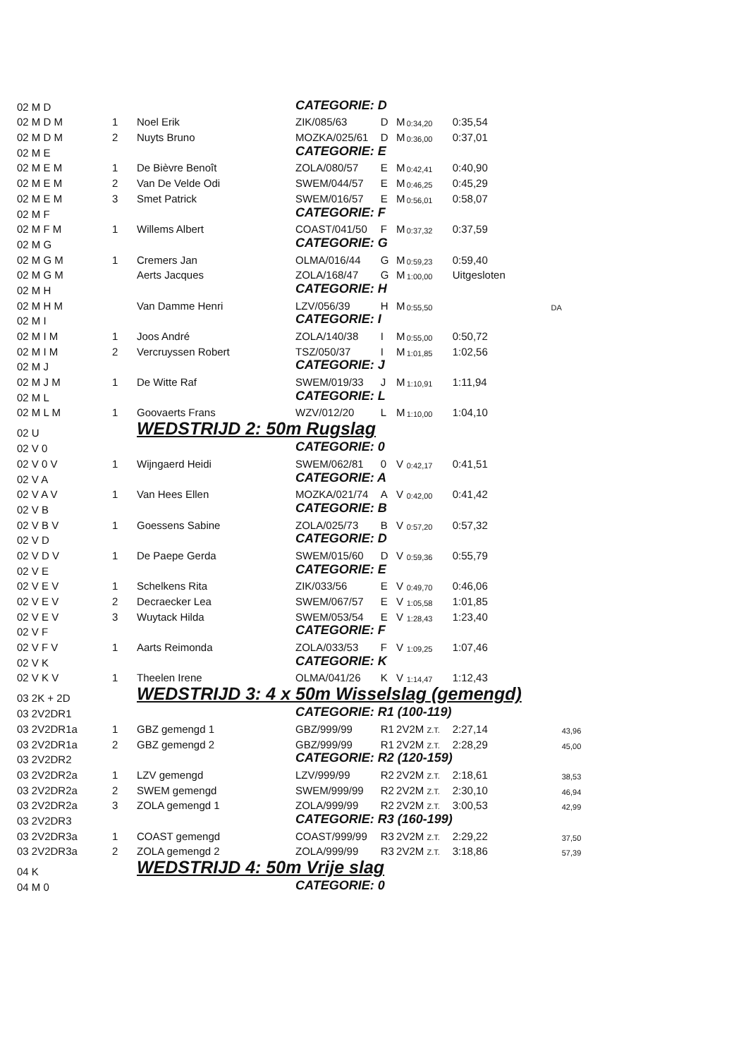| 02 M D | | | CATEGORIE: D | | | | | |
| 02 M D M | 1 | Noel Erik | ZIK/085/63 | D | M | 0:34,20 | 0:35,54 | |
| 02 M D M | 2 | Nuyts Bruno | MOZKA/025/61 | D | M | 0:36,00 | 0:37,01 | |
| 02 M E | | | CATEGORIE: E | | | | | |
| 02 M E M | 1 | De Bièvre Benoît | ZOLA/080/57 | E | M | 0:42,41 | 0:40,90 | |
| 02 M E M | 2 | Van De Velde Odi | SWEM/044/57 | E | M | 0:46,25 | 0:45,29 | |
| 02 M E M | 3 | Smet Patrick | SWEM/016/57 | E | M | 0:56,01 | 0:58,07 | |
| 02 M F | | | CATEGORIE: F | | | | | |
| 02 M F M | 1 | Willems Albert | COAST/041/50 | F | M | 0:37,32 | 0:37,59 | |
| 02 M G | | | CATEGORIE: G | | | | | |
| 02 M G M | 1 | Cremers Jan | OLMA/016/44 | G | M | 0:59,23 | 0:59,40 | |
| 02 M G M | | Aerts Jacques | ZOLA/168/47 | G | M | 1:00,00 | Uitgesloten | |
| 02 M H | | | CATEGORIE: H | | | | | |
| 02 M H M | | Van Damme Henri | LZV/056/39 | H | M | 0:55,50 | DA | |
| 02 M I | | | CATEGORIE: I | | | | | |
| 02 M I M | 1 | Joos André | ZOLA/140/38 | I | M | 0:55,00 | 0:50,72 | |
| 02 M I M | 2 | Vercruyssen Robert | TSZ/050/37 | I | M | 1:01,85 | 1:02,56 | |
| 02 M J | | | CATEGORIE: J | | | | | |
| 02 M J M | 1 | De Witte Raf | SWEM/019/33 | J | M | 1:10,91 | 1:11,94 | |
| 02 M L | | | CATEGORIE: L | | | | | |
| 02 M L M | 1 | Goovaerts Frans | WZV/012/20 | L | M | 1:10,00 | 1:04,10 | |
| 02 U | | WEDSTRIJD 2: 50m Rugslag | | | | | | |
| 02 V 0 | | | CATEGORIE: 0 | | | | | |
| 02 V 0 V | 1 | Wijngaerd Heidi | SWEM/062/81 | 0 | V | 0:42,17 | 0:41,51 | |
| 02 V A | | | CATEGORIE: A | | | | | |
| 02 V A V | 1 | Van Hees Ellen | MOZKA/021/74 | A | V | 0:42,00 | 0:41,42 | |
| 02 V B | | | CATEGORIE: B | | | | | |
| 02 V B V | 1 | Goessens Sabine | ZOLA/025/73 | B | V | 0:57,20 | 0:57,32 | |
| 02 V D | | | CATEGORIE: D | | | | | |
| 02 V D V | 1 | De Paepe Gerda | SWEM/015/60 | D | V | 0:59,36 | 0:55,79 | |
| 02 V E | | | CATEGORIE: E | | | | | |
| 02 V E V | 1 | Schelkens Rita | ZIK/033/56 | E | V | 0:49,70 | 0:46,06 | |
| 02 V E V | 2 | Decraecker Lea | SWEM/067/57 | E | V | 1:05,58 | 1:01,85 | |
| 02 V E V | 3 | Wuytack Hilda | SWEM/053/54 | E | V | 1:28,43 | 1:23,40 | |
| 02 V F | | | CATEGORIE: F | | | | | |
| 02 V F V | 1 | Aarts Reimonda | ZOLA/033/53 | F | V | 1:09,25 | 1:07,46 | |
| 02 V K | | | CATEGORIE: K | | | | | |
| 02 V K V | 1 | Theelen Irene | OLMA/041/26 | K | V | 1:14,47 | 1:12,43 | |
| 03 2K + 2D | | WEDSTRIJD 3: 4 x 50m Wisselslag (gemengd) | | | | | | |
| 03 2V2DR1 | | | CATEGORIE: R1 (100-119) | | | | | |
| 03 2V2DR1a | 1 | GBZ gemengd 1 | GBZ/999/99 | R1 | 2V2M Z.T. | | 2:27,14 | 43,96 |
| 03 2V2DR1a | 2 | GBZ gemengd 2 | GBZ/999/99 | R1 | 2V2M Z.T. | | 2:28,29 | 45,00 |
| 03 2V2DR2 | | | CATEGORIE: R2 (120-159) | | | | | |
| 03 2V2DR2a | 1 | LZV gemengd | LZV/999/99 | R2 | 2V2M Z.T. | | 2:18,61 | 38,53 |
| 03 2V2DR2a | 2 | SWEM gemengd | SWEM/999/99 | R2 | 2V2M Z.T. | | 2:30,10 | 46,94 |
| 03 2V2DR2a | 3 | ZOLA gemengd 1 | ZOLA/999/99 | R2 | 2V2M Z.T. | | 3:00,53 | 42,99 |
| 03 2V2DR3 | | | CATEGORIE: R3 (160-199) | | | | | |
| 03 2V2DR3a | 1 | COAST gemengd | COAST/999/99 | R3 | 2V2M Z.T. | | 2:29,22 | 37,50 |
| 03 2V2DR3a | 2 | ZOLA gemengd 2 | ZOLA/999/99 | R3 | 2V2M Z.T. | | 3:18,86 | 57,39 |
| 04 K | | WEDSTRIJD 4: 50m Vrije slag | | | | | | |
| 04 M 0 | | | CATEGORIE: 0 | | | | | |